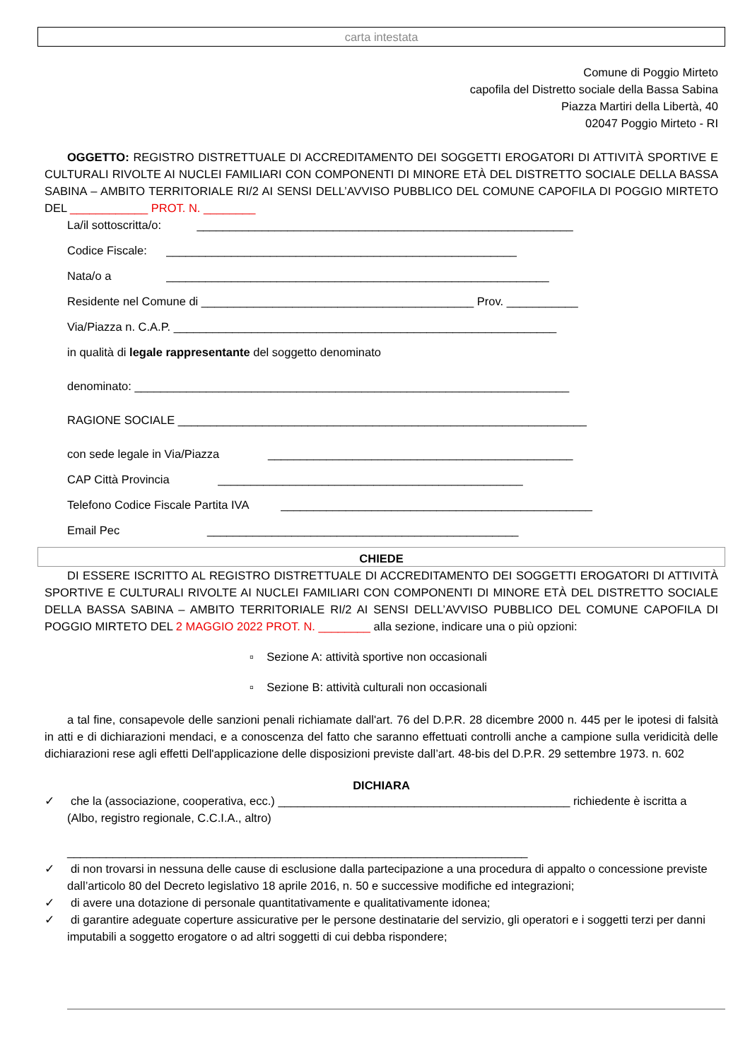carta intestata
Comune di Poggio Mirteto
capofila del Distretto sociale della Bassa Sabina
Piazza Martiri della Libertà, 40
02047 Poggio Mirteto - RI
OGGETTO: REGISTRO DISTRETTUALE DI ACCREDITAMENTO DEI SOGGETTI EROGATORI DI ATTIVITÀ SPORTIVE E CULTURALI RIVOLTE AI NUCLEI FAMILIARI CON COMPONENTI DI MINORE ETÀ DEL DISTRETTO SOCIALE DELLA BASSA SABINA – AMBITO TERRITORIALE RI/2 AI SENSI DELL’AVVISO PUBBLICO DEL COMUNE CAPOFILA DI POGGIO MIRTETO DEL ____________ PROT. N. ________
La/il sottoscritta/o: __________________________________________________________
Codice Fiscale: ______________________________________________________
Nata/o a ___________________________________________________________
Residente nel Comune di __________________________________________ Prov. ___________
Via/Piazza n. C.A.P. ___________________________________________________________
in qualità di legale rappresentante del soggetto denominato
denominato: ___________________________________________________________________
RAGIONE SOCIALE _______________________________________________________________
con sede legale in Via/Piazza _______________________________________________
CAP Città Provincia _______________________________________________
Telefono Codice Fiscale Partita IVA ________________________________________________
Email Pec ________________________________________________
CHIEDE
DI ESSERE ISCRITTO AL REGISTRO DISTRETTUALE DI ACCREDITAMENTO DEI SOGGETTI EROGATORI DI ATTIVITÀ SPORTIVE E CULTURALI RIVOLTE AI NUCLEI FAMILIARI CON COMPONENTI DI MINORE ETÀ DEL DISTRETTO SOCIALE DELLA BASSA SABINA – AMBITO TERRITORIALE RI/2 AI SENSI DELL’AVVISO PUBBLICO DEL COMUNE CAPOFILA DI POGGIO MIRTETO DEL 2 MAGGIO 2022 PROT. N. ________ alla sezione, indicare una o più opzioni:
▫ Sezione A: attività sportive non occasionali
▫ Sezione B: attività culturali non occasionali
a tal fine, consapevole delle sanzioni penali richiamate dall'art. 76 del D.P.R. 28 dicembre 2000 n. 445 per le ipotesi di falsità in atti e di dichiarazioni mendaci, e a conoscenza del fatto che saranno effettuati controlli anche a campione sulla veridicità delle dichiarazioni rese agli effetti Dell'applicazione delle disposizioni previste dall’art. 48-bis del D.P.R. 29 settembre 1973. n. 602
DICHIARA
✓ che la (associazione, cooperativa, ecc.) _____________________________________________ richiedente è iscritta a (Albo, registro regionale, C.C.I.A., altro)
_______________________________________________________________________
✓ di non trovarsi in nessuna delle cause di esclusione dalla partecipazione a una procedura di appalto o concessione previste dall’articolo 80 del Decreto legislativo 18 aprile 2016, n. 50 e successive modifiche ed integrazioni;
✓ di avere una dotazione di personale quantitativamente e qualitativamente idonea;
✓ di garantire adeguate coperture assicurative per le persone destinatarie del servizio, gli operatori e i soggetti terzi per danni imputabili a soggetto erogatore o ad altri soggetti di cui debba rispondere;